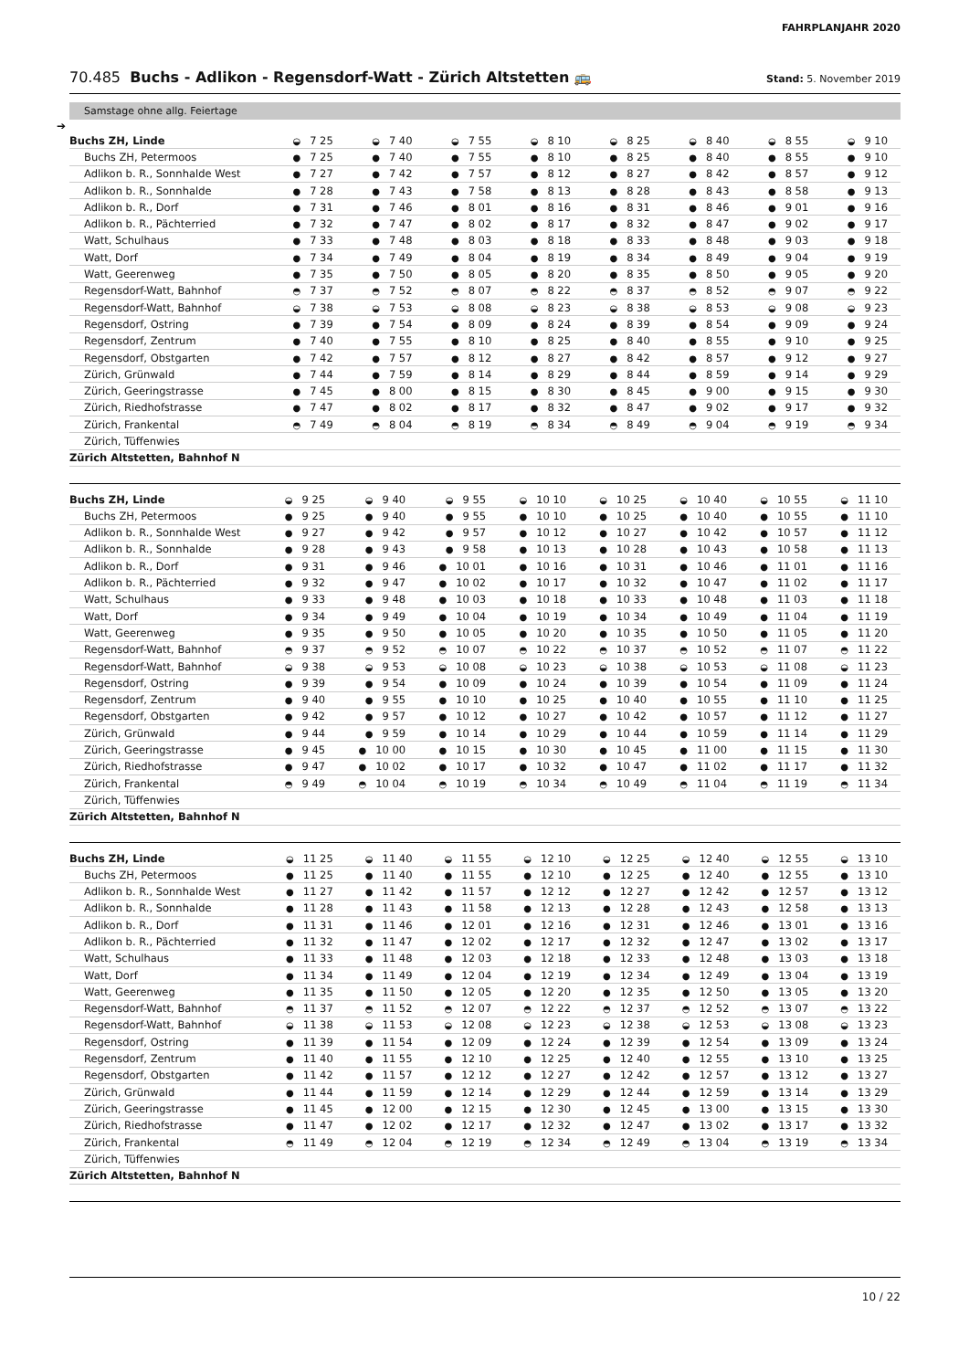FAHRPLANJAHR 2020
70.485 Buchs - Adlikon - Regensdorf-Watt - Zürich Altstetten 🚌
Stand: 5. November 2019
Samstage ohne allg. Feiertage
➔
| Buchs ZH, Linde | ◒ 7 25 | ◒ 7 40 | ◒ 7 55 | ◒ 8 10 | ◒ 8 25 | ◒ 8 40 | ◒ 8 55 | ◒ 9 10 |
| Buchs ZH, Petermoos | ● 7 25 | ● 7 40 | ● 7 55 | ● 8 10 | ● 8 25 | ● 8 40 | ● 8 55 | ● 9 10 |
| Adlikon b. R., Sonnhalde West | ● 7 27 | ● 7 42 | ● 7 57 | ● 8 12 | ● 8 27 | ● 8 42 | ● 8 57 | ● 9 12 |
| Adlikon b. R., Sonnhalde | ● 7 28 | ● 7 43 | ● 7 58 | ● 8 13 | ● 8 28 | ● 8 43 | ● 8 58 | ● 9 13 |
| Adlikon b. R., Dorf | ● 7 31 | ● 7 46 | ● 8 01 | ● 8 16 | ● 8 31 | ● 8 46 | ● 9 01 | ● 9 16 |
| Adlikon b. R., Pächterried | ● 7 32 | ● 7 47 | ● 8 02 | ● 8 17 | ● 8 32 | ● 8 47 | ● 9 02 | ● 9 17 |
| Watt, Schulhaus | ● 7 33 | ● 7 48 | ● 8 03 | ● 8 18 | ● 8 33 | ● 8 48 | ● 9 03 | ● 9 18 |
| Watt, Dorf | ● 7 34 | ● 7 49 | ● 8 04 | ● 8 19 | ● 8 34 | ● 8 49 | ● 9 04 | ● 9 19 |
| Watt, Geerenweg | ● 7 35 | ● 7 50 | ● 8 05 | ● 8 20 | ● 8 35 | ● 8 50 | ● 9 05 | ● 9 20 |
| Regensdorf-Watt, Bahnhof | ◓ 7 37 | ◓ 7 52 | ◓ 8 07 | ◓ 8 22 | ◓ 8 37 | ◓ 8 52 | ◓ 9 07 | ◓ 9 22 |
| Regensdorf-Watt, Bahnhof | ◒ 7 38 | ◒ 7 53 | ◒ 8 08 | ◒ 8 23 | ◒ 8 38 | ◒ 8 53 | ◒ 9 08 | ◒ 9 23 |
| Regensdorf, Ostring | ● 7 39 | ● 7 54 | ● 8 09 | ● 8 24 | ● 8 39 | ● 8 54 | ● 9 09 | ● 9 24 |
| Regensdorf, Zentrum | ● 7 40 | ● 7 55 | ● 8 10 | ● 8 25 | ● 8 40 | ● 8 55 | ● 9 10 | ● 9 25 |
| Regensdorf, Obstgarten | ● 7 42 | ● 7 57 | ● 8 12 | ● 8 27 | ● 8 42 | ● 8 57 | ● 9 12 | ● 9 27 |
| Zürich, Grünwald | ● 7 44 | ● 7 59 | ● 8 14 | ● 8 29 | ● 8 44 | ● 8 59 | ● 9 14 | ● 9 29 |
| Zürich, Geeringstrasse | ● 7 45 | ● 8 00 | ● 8 15 | ● 8 30 | ● 8 45 | ● 9 00 | ● 9 15 | ● 9 30 |
| Zürich, Riedhofstrasse | ● 7 47 | ● 8 02 | ● 8 17 | ● 8 32 | ● 8 47 | ● 9 02 | ● 9 17 | ● 9 32 |
| Zürich, Frankental | ◓ 7 49 | ◓ 8 04 | ◓ 8 19 | ◓ 8 34 | ◓ 8 49 | ◓ 9 04 | ◓ 9 19 | ◓ 9 34 |
| Zürich, Tüffenwies | | | | | | | | |
| Zürich Altstetten, Bahnhof N | | | | | | | | |
| Buchs ZH, Linde | ◒ 9 25 | ◒ 9 40 | ◒ 9 55 | ◒ 10 10 | ◒ 10 25 | ◒ 10 40 | ◒ 10 55 | ◒ 11 10 |
| Buchs ZH, Petermoos | ● 9 25 | ● 9 40 | ● 9 55 | ● 10 10 | ● 10 25 | ● 10 40 | ● 10 55 | ● 11 10 |
| Adlikon b. R., Sonnhalde West | ● 9 27 | ● 9 42 | ● 9 57 | ● 10 12 | ● 10 27 | ● 10 42 | ● 10 57 | ● 11 12 |
| Adlikon b. R., Sonnhalde | ● 9 28 | ● 9 43 | ● 9 58 | ● 10 13 | ● 10 28 | ● 10 43 | ● 10 58 | ● 11 13 |
| Adlikon b. R., Dorf | ● 9 31 | ● 9 46 | ● 10 01 | ● 10 16 | ● 10 31 | ● 10 46 | ● 11 01 | ● 11 16 |
| Adlikon b. R., Pächterried | ● 9 32 | ● 9 47 | ● 10 02 | ● 10 17 | ● 10 32 | ● 10 47 | ● 11 02 | ● 11 17 |
| Watt, Schulhaus | ● 9 33 | ● 9 48 | ● 10 03 | ● 10 18 | ● 10 33 | ● 10 48 | ● 11 03 | ● 11 18 |
| Watt, Dorf | ● 9 34 | ● 9 49 | ● 10 04 | ● 10 19 | ● 10 34 | ● 10 49 | ● 11 04 | ● 11 19 |
| Watt, Geerenweg | ● 9 35 | ● 9 50 | ● 10 05 | ● 10 20 | ● 10 35 | ● 10 50 | ● 11 05 | ● 11 20 |
| Regensdorf-Watt, Bahnhof | ◓ 9 37 | ◓ 9 52 | ◓ 10 07 | ◓ 10 22 | ◓ 10 37 | ◓ 10 52 | ◓ 11 07 | ◓ 11 22 |
| Regensdorf-Watt, Bahnhof | ◒ 9 38 | ◒ 9 53 | ◒ 10 08 | ◒ 10 23 | ◒ 10 38 | ◒ 10 53 | ◒ 11 08 | ◒ 11 23 |
| Regensdorf, Ostring | ● 9 39 | ● 9 54 | ● 10 09 | ● 10 24 | ● 10 39 | ● 10 54 | ● 11 09 | ● 11 24 |
| Regensdorf, Zentrum | ● 9 40 | ● 9 55 | ● 10 10 | ● 10 25 | ● 10 40 | ● 10 55 | ● 11 10 | ● 11 25 |
| Regensdorf, Obstgarten | ● 9 42 | ● 9 57 | ● 10 12 | ● 10 27 | ● 10 42 | ● 10 57 | ● 11 12 | ● 11 27 |
| Zürich, Grünwald | ● 9 44 | ● 9 59 | ● 10 14 | ● 10 29 | ● 10 44 | ● 10 59 | ● 11 14 | ● 11 29 |
| Zürich, Geeringstrasse | ● 9 45 | ● 10 00 | ● 10 15 | ● 10 30 | ● 10 45 | ● 11 00 | ● 11 15 | ● 11 30 |
| Zürich, Riedhofstrasse | ● 9 47 | ● 10 02 | ● 10 17 | ● 10 32 | ● 10 47 | ● 11 02 | ● 11 17 | ● 11 32 |
| Zürich, Frankental | ◓ 9 49 | ◓ 10 04 | ◓ 10 19 | ◓ 10 34 | ◓ 10 49 | ◓ 11 04 | ◓ 11 19 | ◓ 11 34 |
| Zürich, Tüffenwies | | | | | | | | |
| Zürich Altstetten, Bahnhof N | | | | | | | | |
| Buchs ZH, Linde | ◒ 11 25 | ◒ 11 40 | ◒ 11 55 | ◒ 12 10 | ◒ 12 25 | ◒ 12 40 | ◒ 12 55 | ◒ 13 10 |
| Buchs ZH, Petermoos | ● 11 25 | ● 11 40 | ● 11 55 | ● 12 10 | ● 12 25 | ● 12 40 | ● 12 55 | ● 13 10 |
| Adlikon b. R., Sonnhalde West | ● 11 27 | ● 11 42 | ● 11 57 | ● 12 12 | ● 12 27 | ● 12 42 | ● 12 57 | ● 13 12 |
| Adlikon b. R., Sonnhalde | ● 11 28 | ● 11 43 | ● 11 58 | ● 12 13 | ● 12 28 | ● 12 43 | ● 12 58 | ● 13 13 |
| Adlikon b. R., Dorf | ● 11 31 | ● 11 46 | ● 12 01 | ● 12 16 | ● 12 31 | ● 12 46 | ● 13 01 | ● 13 16 |
| Adlikon b. R., Pächterried | ● 11 32 | ● 11 47 | ● 12 02 | ● 12 17 | ● 12 32 | ● 12 47 | ● 13 02 | ● 13 17 |
| Watt, Schulhaus | ● 11 33 | ● 11 48 | ● 12 03 | ● 12 18 | ● 12 33 | ● 12 48 | ● 13 03 | ● 13 18 |
| Watt, Dorf | ● 11 34 | ● 11 49 | ● 12 04 | ● 12 19 | ● 12 34 | ● 12 49 | ● 13 04 | ● 13 19 |
| Watt, Geerenweg | ● 11 35 | ● 11 50 | ● 12 05 | ● 12 20 | ● 12 35 | ● 12 50 | ● 13 05 | ● 13 20 |
| Regensdorf-Watt, Bahnhof | ◓ 11 37 | ◓ 11 52 | ◓ 12 07 | ◓ 12 22 | ◓ 12 37 | ◓ 12 52 | ◓ 13 07 | ◓ 13 22 |
| Regensdorf-Watt, Bahnhof | ◒ 11 38 | ◒ 11 53 | ◒ 12 08 | ◒ 12 23 | ◒ 12 38 | ◒ 12 53 | ◒ 13 08 | ◒ 13 23 |
| Regensdorf, Ostring | ● 11 39 | ● 11 54 | ● 12 09 | ● 12 24 | ● 12 39 | ● 12 54 | ● 13 09 | ● 13 24 |
| Regensdorf, Zentrum | ● 11 40 | ● 11 55 | ● 12 10 | ● 12 25 | ● 12 40 | ● 12 55 | ● 13 10 | ● 13 25 |
| Regensdorf, Obstgarten | ● 11 42 | ● 11 57 | ● 12 12 | ● 12 27 | ● 12 42 | ● 12 57 | ● 13 12 | ● 13 27 |
| Zürich, Grünwald | ● 11 44 | ● 11 59 | ● 12 14 | ● 12 29 | ● 12 44 | ● 12 59 | ● 13 14 | ● 13 29 |
| Zürich, Geeringstrasse | ● 11 45 | ● 12 00 | ● 12 15 | ● 12 30 | ● 12 45 | ● 13 00 | ● 13 15 | ● 13 30 |
| Zürich, Riedhofstrasse | ● 11 47 | ● 12 02 | ● 12 17 | ● 12 32 | ● 12 47 | ● 13 02 | ● 13 17 | ● 13 32 |
| Zürich, Frankental | ◓ 11 49 | ◓ 12 04 | ◓ 12 19 | ◓ 12 34 | ◓ 12 49 | ◓ 13 04 | ◓ 13 19 | ◓ 13 34 |
| Zürich, Tüffenwies | | | | | | | | |
| Zürich Altstetten, Bahnhof N | | | | | | | | |
10 / 22